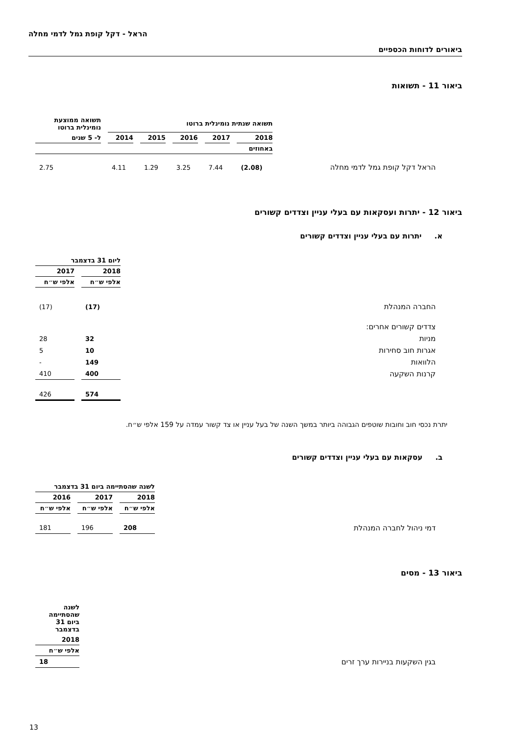הראל - דקל קופת גמל לדמי מחלה
ביאורים לדוחות הכספיים
ביאור 11 - תשואות
| | תשואה שנתית נומינלית ברוטו | | | | | תשואה ממוצעת נומינלית ברוטו |
| --- | --- | --- | --- | --- | --- | --- |
| | 2018 | 2017 | 2016 | 2015 | 2014 | ל- 5 שנים |
| | באחוזים | | | | | |
| הראל דקל קופת גמל לדמי מחלה | (2.08) | 7.44 | 3.25 | 1.29 | 4.11 | 2.75 |
ביאור 12 - יתרות ועסקאות עם בעלי עניין וצדדים קשורים
א. יתרות עם בעלי עניין וצדדים קשורים
| | ליום 31 בדצמבר | |
| --- | --- | --- |
| | 2018 | 2017 |
| | אלפי ש״ח | אלפי ש״ח |
| החברה המנהלת | (17) | (17) |
| צדדים קשורים אחרים: | | |
| מניות | 32 | 28 |
| אגרות חוב סחירות | 10 | 5 |
| הלוואות | 149 | - |
| קרנות השקעה | 400 | 410 |
| | 574 | 426 |
יתרת נכסי חוב וחובות שוטפים הגבוהה ביותר במשך השנה של בעל עניין או צד קשור עמדה על 159 אלפי ש״ח.
ב. עסקאות עם בעלי עניין וצדדים קשורים
| | לשנה שהסתיימה ביום 31 בדצמבר | | |
| --- | --- | --- | --- |
| | 2018 | 2017 | 2016 |
| | אלפי ש״ח | אלפי ש״ח | אלפי ש״ח |
| דמי ניהול לחברה המנהלת | 208 | 196 | 181 |
ביאור 13 - מסים
| | לשנה שהסתיימה ביום 31 בדצמבר |
| --- | --- |
| | 2018 |
| | אלפי ש״ח |
| בגין השקעות בניירות ערך זרים | 18 |
13